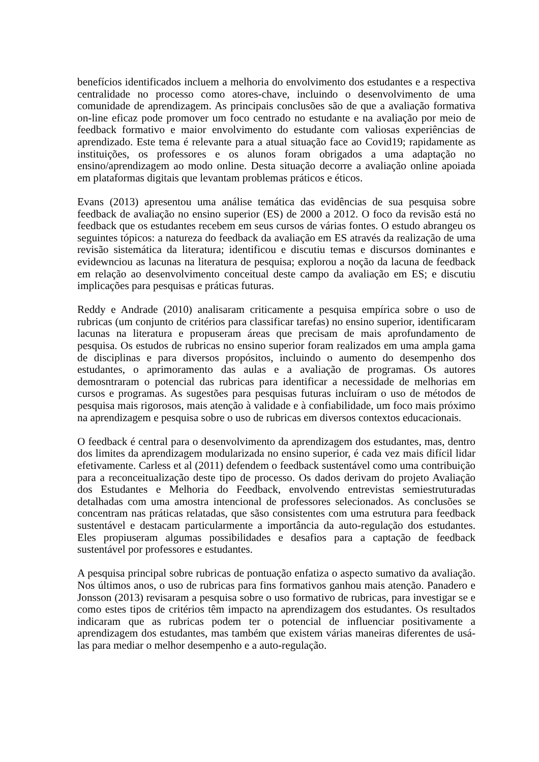benefícios identificados incluem a melhoria do envolvimento dos estudantes e a respectiva centralidade no processo como atores-chave, incluindo o desenvolvimento de uma comunidade de aprendizagem. As principais conclusões são de que a avaliação formativa on-line eficaz pode promover um foco centrado no estudante e na avaliação por meio de feedback formativo e maior envolvimento do estudante com valiosas experiências de aprendizado. Este tema é relevante para a atual situação face ao Covid19; rapidamente as instituições, os professores e os alunos foram obrigados a uma adaptação no ensino/aprendizagem ao modo online. Desta situação decorre a avaliação online apoiada em plataformas digitais que levantam problemas práticos e éticos.
Evans (2013) apresentou uma análise temática das evidências de sua pesquisa sobre feedback de avaliação no ensino superior (ES) de 2000 a 2012. O foco da revisão está no feedback que os estudantes recebem em seus cursos de várias fontes. O estudo abrangeu os seguintes tópicos: a natureza do feedback da avaliação em ES através da realização de uma revisão sistemática da literatura; identificou e discutiu temas e discursos dominantes e evidewnciou as lacunas na literatura de pesquisa; explorou a noção da lacuna de feedback em relação ao desenvolvimento conceitual deste campo da avaliação em ES; e discutiu implicações para pesquisas e práticas futuras.
Reddy e Andrade (2010) analisaram criticamente a pesquisa empírica sobre o uso de rubricas (um conjunto de critérios para classificar tarefas) no ensino superior, identificaram lacunas na literatura e propuseram áreas que precisam de mais aprofundamento de pesquisa. Os estudos de rubricas no ensino superior foram realizados em uma ampla gama de disciplinas e para diversos propósitos, incluindo o aumento do desempenho dos estudantes, o aprimoramento das aulas e a avaliação de programas. Os autores demosntraram o potencial das rubricas para identificar a necessidade de melhorias em cursos e programas. As sugestões para pesquisas futuras incluíram o uso de métodos de pesquisa mais rigorosos, mais atenção à validade e à confiabilidade, um foco mais próximo na aprendizagem e pesquisa sobre o uso de rubricas em diversos contextos educacionais.
O feedback é central para o desenvolvimento da aprendizagem dos estudantes, mas, dentro dos limites da aprendizagem modularizada no ensino superior, é cada vez mais difícil lidar efetivamente. Carless et al (2011) defendem o feedback sustentável como uma contribuição para a reconceitualização deste tipo de processo. Os dados derivam do projeto Avaliação dos Estudantes e Melhoria do Feedback, envolvendo entrevistas semiestruturadas detalhadas com uma amostra intencional de professores selecionados. As conclusões se concentram nas práticas relatadas, que sãso consistentes com uma estrutura para feedback sustentável e destacam particularmente a importância da auto-regulação dos estudantes. Eles propiuseram algumas possibilidades e desafios para a captação de feedback sustentável por professores e estudantes.
A pesquisa principal sobre rubricas de pontuação enfatiza o aspecto sumativo da avaliação. Nos últimos anos, o uso de rubricas para fins formativos ganhou mais atenção. Panadero e Jonsson (2013) revisaram a pesquisa sobre o uso formativo de rubricas, para investigar se e como estes tipos de critérios têm impacto na aprendizagem dos estudantes. Os resultados indicaram que as rubricas podem ter o potencial de influenciar positivamente a aprendizagem dos estudantes, mas também que existem várias maneiras diferentes de usá-las para mediar o melhor desempenho e a auto-regulação.